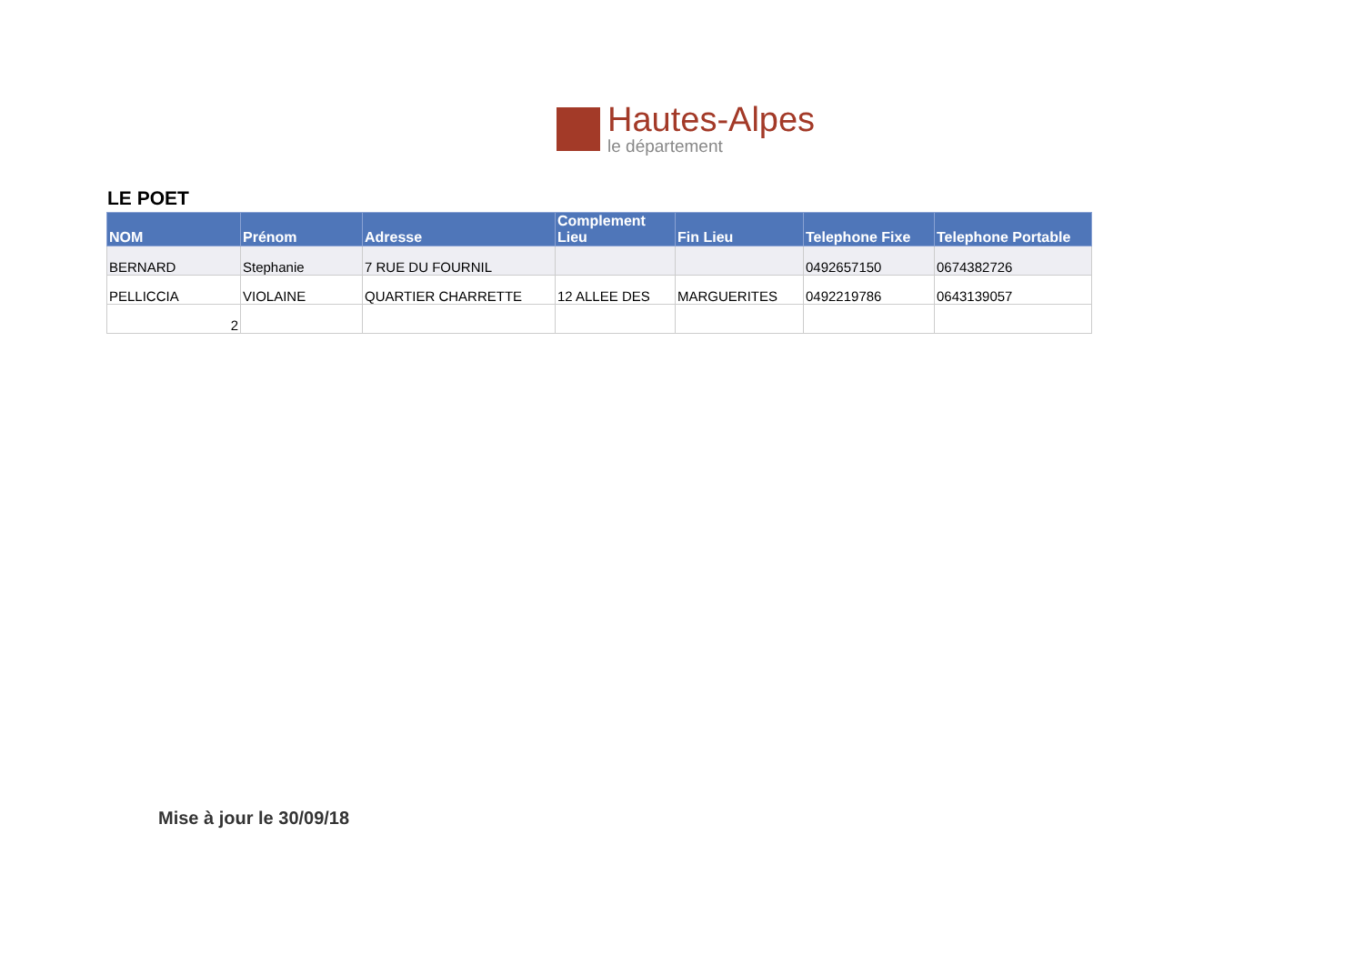Hautes-Alpes
le département
LE POET
| NOM | Prénom | Adresse | Complement Lieu | Fin Lieu | Telephone Fixe | Telephone Portable |
| --- | --- | --- | --- | --- | --- | --- |
| BERNARD | Stephanie | 7 RUE DU FOURNIL | | | 0492657150 | 0674382726 |
| PELLICCIA | VIOLAINE | QUARTIER CHARRETTE | 12 ALLEE DES | MARGUERITES | 0492219786 | 0643139057 |
| 2 | | | | | | |
Mise à jour le 30/09/18